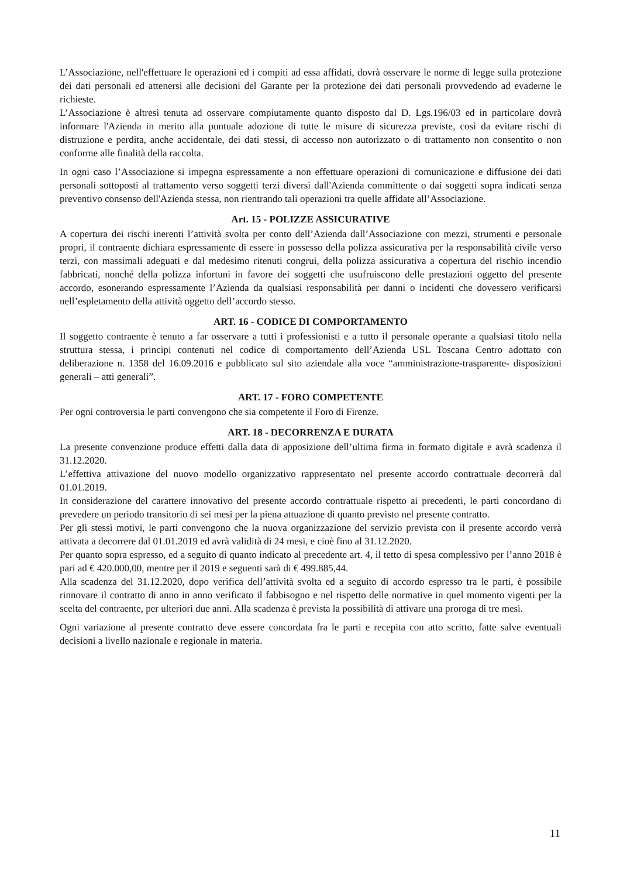L’Associazione, nell'effettuare le operazioni ed i compiti ad essa affidati, dovrà osservare le norme di legge sulla protezione dei dati personali ed attenersi alle decisioni del Garante per la protezione dei dati personali provvedendo ad evaderne le richieste.
L’Associazione è altresì tenuta ad osservare compiutamente quanto disposto dal D. Lgs.196/03 ed in particolare dovrà informare l'Azienda in merito alla puntuale adozione di tutte le misure di sicurezza previste, così da evitare rischi di distruzione e perdita, anche accidentale, dei dati stessi, di accesso non autorizzato o di trattamento non consentito o non conforme alle finalità della raccolta.
In ogni caso l’Associazione si impegna espressamente a non effettuare operazioni di comunicazione e diffusione dei dati personali sottoposti al trattamento verso soggetti terzi diversi dall'Azienda committente o dai soggetti sopra indicati senza preventivo consenso dell'Azienda stessa, non rientrando tali operazioni tra quelle affidate all’Associazione.
Art. 15 - POLIZZE ASSICURATIVE
A copertura dei rischi inerenti l’attività svolta per conto dell’Azienda dall’Associazione con mezzi, strumenti e personale propri, il contraente dichiara espressamente di essere in possesso della polizza assicurativa per la responsabilità civile verso terzi, con massimali adeguati e dal medesimo ritenuti congrui, della polizza assicurativa a copertura del rischio incendio fabbricati, nonché della polizza infortuni in favore dei soggetti che usufruiscono delle prestazioni oggetto del presente accordo, esonerando espressamente l’Azienda da qualsiasi responsabilità per danni o incidenti che dovessero verificarsi nell’espletamento della attività oggetto dell’accordo stesso.
ART. 16 - CODICE DI COMPORTAMENTO
Il soggetto contraente è tenuto a far osservare a tutti i professionisti e a tutto il personale operante a qualsiasi titolo nella struttura stessa, i principi contenuti nel codice di comportamento dell’Azienda USL Toscana Centro adottato con deliberazione n. 1358 del 16.09.2016 e pubblicato sul sito aziendale alla voce “amministrazione-trasparente- disposizioni generali – atti generali”.
ART. 17 - FORO COMPETENTE
Per ogni controversia le parti convengono che sia competente il Foro di Firenze.
ART. 18 - DECORRENZA E DURATA
La presente convenzione produce effetti dalla data di apposizione dell’ultima firma in formato digitale e avrà scadenza il 31.12.2020.
L’effettiva attivazione del nuovo modello organizzativo rappresentato nel presente accordo contrattuale decorrerà dal 01.01.2019.
In considerazione del carattere innovativo del presente accordo contrattuale rispetto ai precedenti, le parti concordano di prevedere un periodo transitorio di sei mesi per la piena attuazione di quanto previsto nel presente contratto.
Per gli stessi motivi, le parti convengono che la nuova organizzazione del servizio prevista con il presente accordo verrà attivata a decorrere dal 01.01.2019 ed avrà validità di 24 mesi, e cioè fino al 31.12.2020.
Per quanto sopra espresso, ed a seguito di quanto indicato al precedente art. 4, il tetto di spesa complessivo per l’anno 2018 è pari ad € 420.000,00, mentre per il 2019 e seguenti sarà di € 499.885,44.
Alla scadenza del 31.12.2020, dopo verifica dell’attività svolta ed a seguito di accordo espresso tra le parti, è possibile rinnovare il contratto di anno in anno verificato il fabbisogno e nel rispetto delle normative in quel momento vigenti per la scelta del contraente, per ulteriori due anni. Alla scadenza è prevista la possibilità di attivare una proroga di tre mesi.
Ogni variazione al presente contratto deve essere concordata fra le parti e recepita con atto scritto, fatte salve eventuali decisioni a livello nazionale e regionale in materia.
11